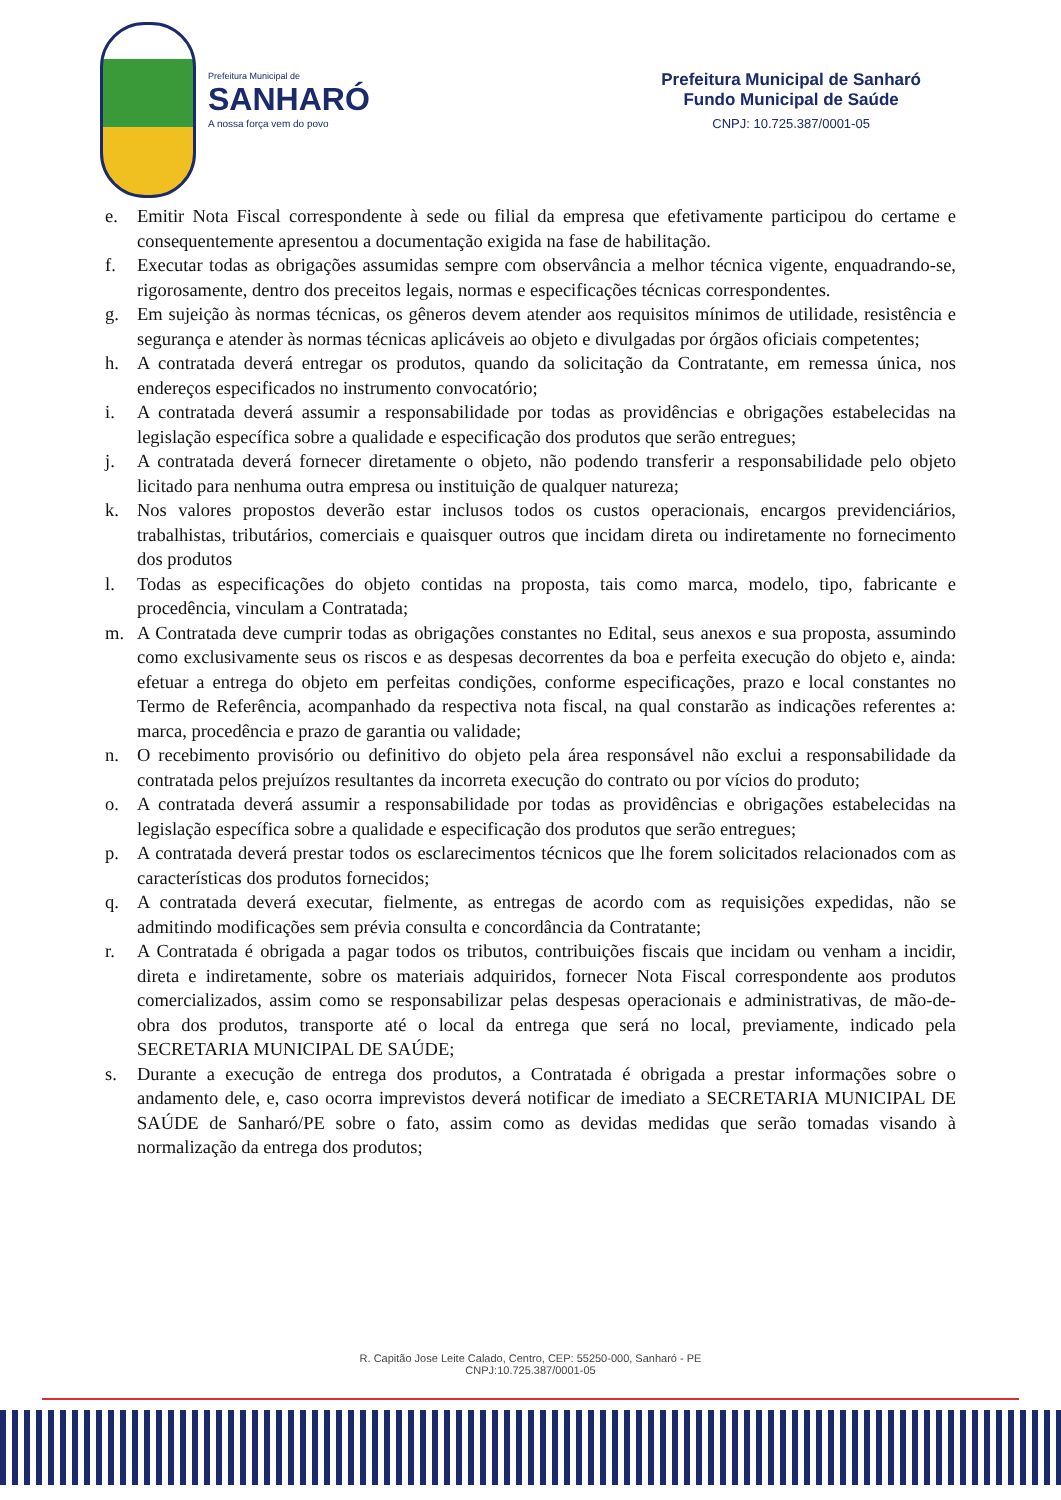Prefeitura Municipal de
SANHARÓ
A nossa força vem do povo
Prefeitura Municipal de Sanharó
Fundo Municipal de Saúde
CNPJ: 10.725.387/0001-05
e. Emitir Nota Fiscal correspondente à sede ou filial da empresa que efetivamente participou do certame e consequentemente apresentou a documentação exigida na fase de habilitação.
f. Executar todas as obrigações assumidas sempre com observância a melhor técnica vigente, enquadrando-se, rigorosamente, dentro dos preceitos legais, normas e especificações técnicas correspondentes.
g. Em sujeição às normas técnicas, os gêneros devem atender aos requisitos mínimos de utilidade, resistência e segurança e atender às normas técnicas aplicáveis ao objeto e divulgadas por órgãos oficiais competentes;
h. A contratada deverá entregar os produtos, quando da solicitação da Contratante, em remessa única, nos endereços especificados no instrumento convocatório;
i. A contratada deverá assumir a responsabilidade por todas as providências e obrigações estabelecidas na legislação específica sobre a qualidade e especificação dos produtos que serão entregues;
j. A contratada deverá fornecer diretamente o objeto, não podendo transferir a responsabilidade pelo objeto licitado para nenhuma outra empresa ou instituição de qualquer natureza;
k. Nos valores propostos deverão estar inclusos todos os custos operacionais, encargos previdenciários, trabalhistas, tributários, comerciais e quaisquer outros que incidam direta ou indiretamente no fornecimento dos produtos
l. Todas as especificações do objeto contidas na proposta, tais como marca, modelo, tipo, fabricante e procedência, vinculam a Contratada;
m. A Contratada deve cumprir todas as obrigações constantes no Edital, seus anexos e sua proposta, assumindo como exclusivamente seus os riscos e as despesas decorrentes da boa e perfeita execução do objeto e, ainda: efetuar a entrega do objeto em perfeitas condições, conforme especificações, prazo e local constantes no Termo de Referência, acompanhado da respectiva nota fiscal, na qual constarão as indicações referentes a: marca, procedência e prazo de garantia ou validade;
n. O recebimento provisório ou definitivo do objeto pela área responsável não exclui a responsabilidade da contratada pelos prejuízos resultantes da incorreta execução do contrato ou por vícios do produto;
o. A contratada deverá assumir a responsabilidade por todas as providências e obrigações estabelecidas na legislação específica sobre a qualidade e especificação dos produtos que serão entregues;
p. A contratada deverá prestar todos os esclarecimentos técnicos que lhe forem solicitados relacionados com as características dos produtos fornecidos;
q. A contratada deverá executar, fielmente, as entregas de acordo com as requisições expedidas, não se admitindo modificações sem prévia consulta e concordância da Contratante;
r. A Contratada é obrigada a pagar todos os tributos, contribuições fiscais que incidam ou venham a incidir, direta e indiretamente, sobre os materiais adquiridos, fornecer Nota Fiscal correspondente aos produtos comercializados, assim como se responsabilizar pelas despesas operacionais e administrativas, de mão-de-obra dos produtos, transporte até o local da entrega que será no local, previamente, indicado pela SECRETARIA MUNICIPAL DE SAÚDE;
s. Durante a execução de entrega dos produtos, a Contratada é obrigada a prestar informações sobre o andamento dele, e, caso ocorra imprevistos deverá notificar de imediato a SECRETARIA MUNICIPAL DE SAÚDE de Sanharó/PE sobre o fato, assim como as devidas medidas que serão tomadas visando à normalização da entrega dos produtos;
R. Capitão Jose Leite Calado, Centro, CEP: 55250-000, Sanharó - PE
CNPJ:10.725.387/0001-05